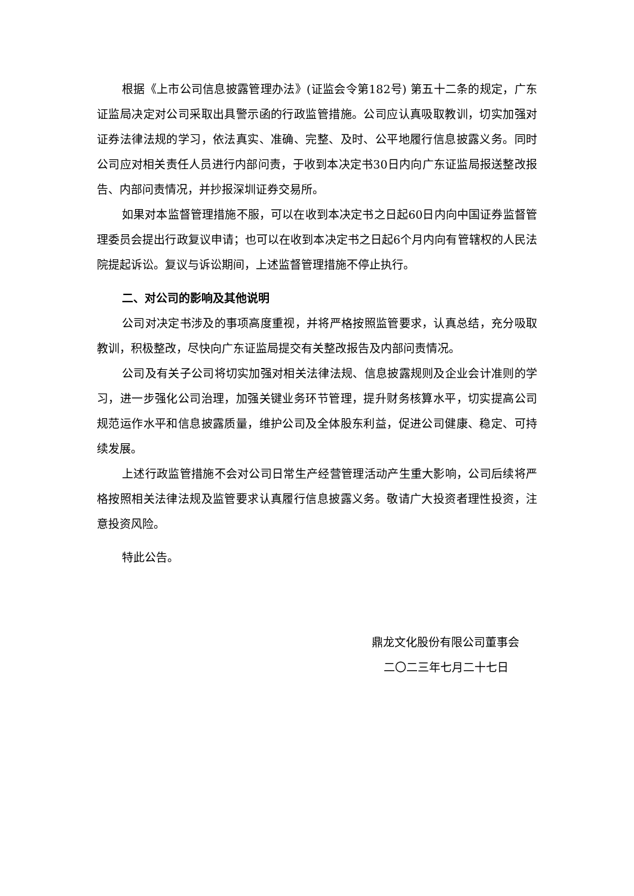根据《上市公司信息披露管理办法》(证监会令第182号) 第五十二条的规定，广东证监局决定对公司采取出具警示函的行政监管措施。公司应认真吸取教训，切实加强对证券法律法规的学习，依法真实、准确、完整、及时、公平地履行信息披露义务。同时公司应对相关责任人员进行内部问责，于收到本决定书30日内向广东证监局报送整改报告、内部问责情况，并抄报深圳证券交易所。
如果对本监督管理措施不服，可以在收到本决定书之日起60日内向中国证券监督管理委员会提出行政复议申请；也可以在收到本决定书之日起6个月内向有管辖权的人民法院提起诉讼。复议与诉讼期间，上述监督管理措施不停止执行。
二、对公司的影响及其他说明
公司对决定书涉及的事项高度重视，并将严格按照监管要求，认真总结，充分吸取教训，积极整改，尽快向广东证监局提交有关整改报告及内部问责情况。
公司及有关子公司将切实加强对相关法律法规、信息披露规则及企业会计准则的学习，进一步强化公司治理，加强关键业务环节管理，提升财务核算水平，切实提高公司规范运作水平和信息披露质量，维护公司及全体股东利益，促进公司健康、稳定、可持续发展。
上述行政监管措施不会对公司日常生产经营管理活动产生重大影响，公司后续将严格按照相关法律法规及监管要求认真履行信息披露义务。敬请广大投资者理性投资，注意投资风险。
特此公告。
鼎龙文化股份有限公司董事会
二〇二三年七月二十七日